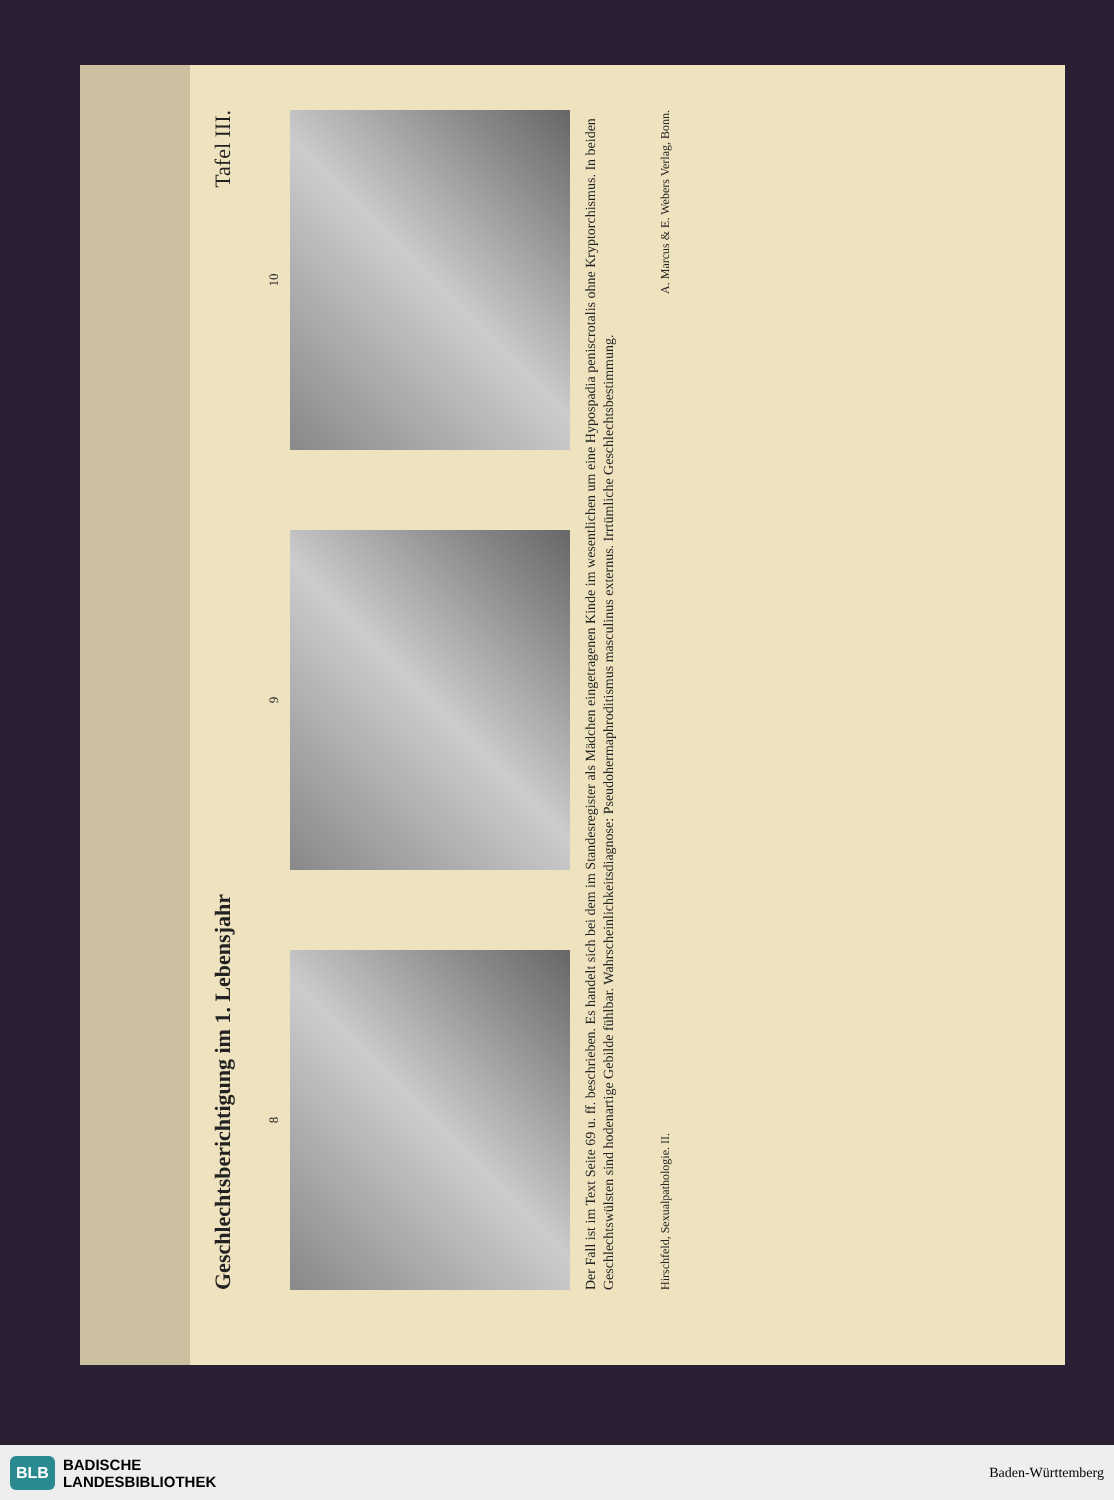Geschlechtsberichtigung im 1. Lebensjahr Tafel III.
8
9
10
Der Fall ist im Text Seite 69 u. ff. beschrieben. Es handelt sich bei dem im Standesregister als Mädchen eingetragenen Kinde im wesentlichen um eine Hypospadia peniscrotalis ohne Kryptorchismus. In beiden Geschlechtswülsten sind hodenartige Gebilde fühlbar. Wahrscheinlichkeitsdiagnose: Pseudohermaphroditismus masculinus externus. Irrtümliche Geschlechtsbestimmung.
Hirschfeld, Sexualpathologie. II. A. Marcus & E. Webers Verlag, Bonn.
BLB BADISCHE
LANDESBIBLIOTHEK
Baden-Württemberg